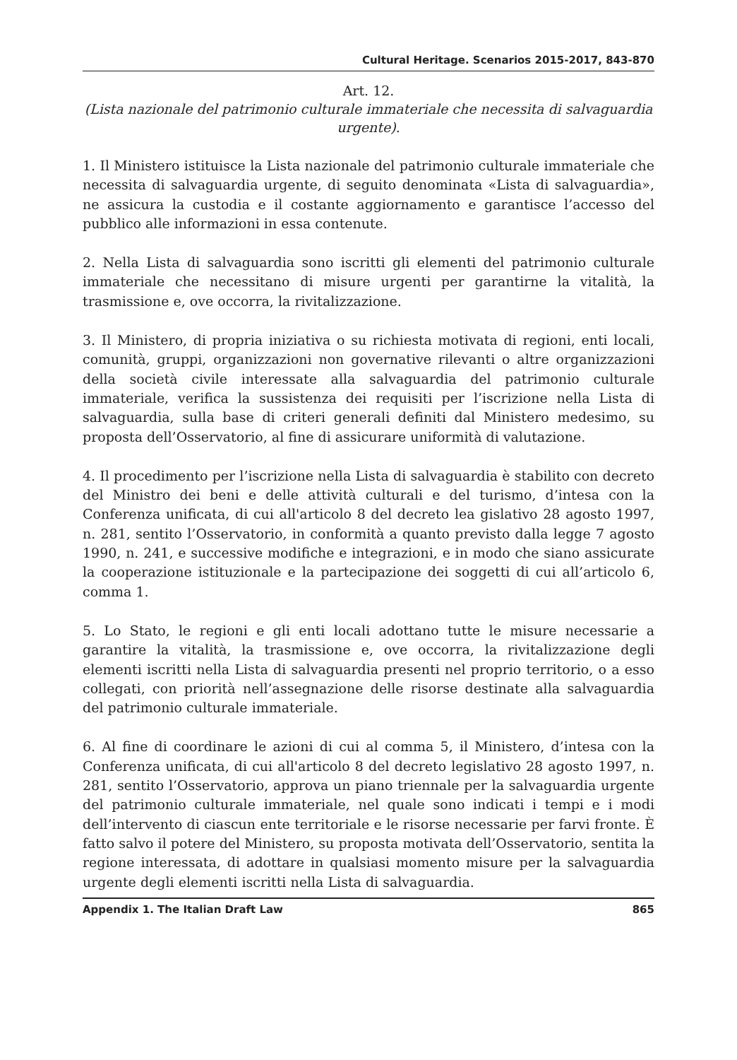Cultural Heritage. Scenarios 2015-2017, 843-870
Art. 12.
(Lista nazionale del patrimonio culturale immateriale che necessita di salvaguardia urgente).
1. Il Ministero istituisce la Lista nazionale del patrimonio culturale immateriale che necessita di salvaguardia urgente, di seguito denominata «Lista di salvaguardia», ne assicura la custodia e il costante aggiornamento e garantisce l’accesso del pubblico alle informazioni in essa contenute.
2. Nella Lista di salvaguardia sono iscritti gli elementi del patrimonio culturale immateriale che necessitano di misure urgenti per garantirne la vitalità, la trasmissione e, ove occorra, la rivitalizzazione.
3. Il Ministero, di propria iniziativa o su richiesta motivata di regioni, enti locali, comunità, gruppi, organizzazioni non governative rilevanti o altre organizzazioni della società civile interessate alla salvaguardia del patrimonio culturale immateriale, verifica la sussistenza dei requisiti per l’iscrizione nella Lista di salvaguardia, sulla base di criteri generali definiti dal Ministero medesimo, su proposta dell’Osservatorio, al fine di assicurare uniformità di valutazione.
4. Il procedimento per l’iscrizione nella Lista di salvaguardia è stabilito con decreto del Ministro dei beni e delle attività culturali e del turismo, d’intesa con la Conferenza unificata, di cui all'articolo 8 del decreto lea gislativo 28 agosto 1997, n. 281, sentito l’Osservatorio, in conformità a quanto previsto dalla legge 7 agosto 1990, n. 241, e successive modifiche e integrazioni, e in modo che siano assicurate la cooperazione istituzionale e la partecipazione dei soggetti di cui all’articolo 6, comma 1.
5. Lo Stato, le regioni e gli enti locali adottano tutte le misure necessarie a garantire la vitalità, la trasmissione e, ove occorra, la rivitalizzazione degli elementi iscritti nella Lista di salvaguardia presenti nel proprio territorio, o a esso collegati, con priorità nell’assegnazione delle risorse destinate alla salvaguardia del patrimonio culturale immateriale.
6. Al fine di coordinare le azioni di cui al comma 5, il Ministero, d’intesa con la Conferenza unificata, di cui all'articolo 8 del decreto legislativo 28 agosto 1997, n. 281, sentito l’Osservatorio, approva un piano triennale per la salvaguardia urgente del patrimonio culturale immateriale, nel quale sono indicati i tempi e i modi dell’intervento di ciascun ente territoriale e le risorse necessarie per farvi fronte. È fatto salvo il potere del Ministero, su proposta motivata dell’Osservatorio, sentita la regione interessata, di adottare in qualsiasi momento misure per la salvaguardia urgente degli elementi iscritti nella Lista di salvaguardia.
Appendix 1. The Italian Draft Law 865